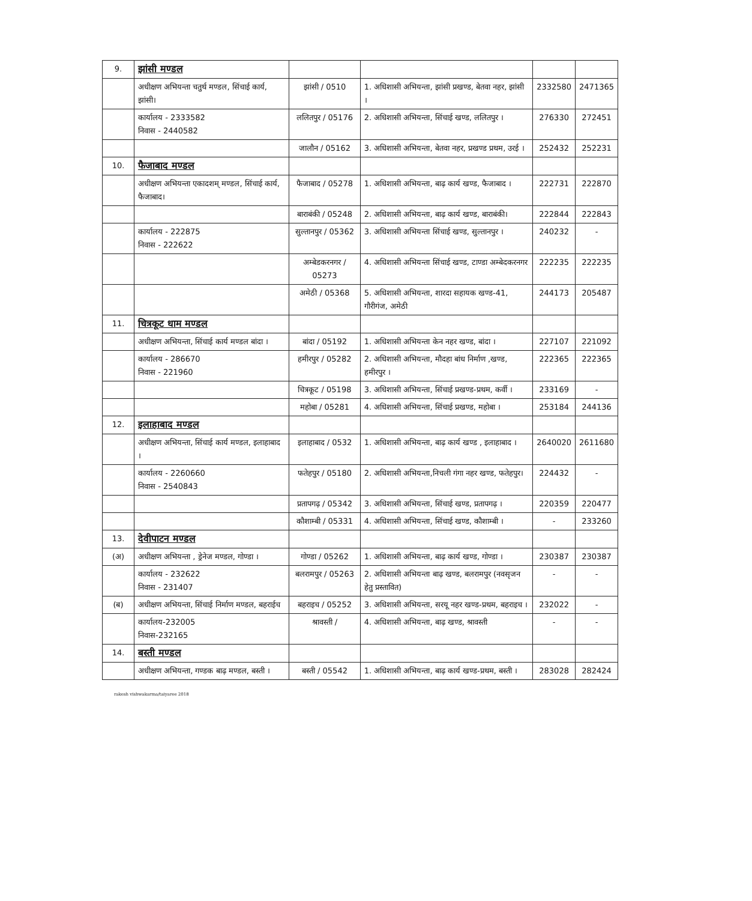| 9. | झांसी मण्डल | | | | |
| | अधीक्षण अभियन्ता चतुर्थ मण्डल, सिंचाई कार्य, झांसी। | झांसी / 0510 | 1. अधिशासी अभियन्ता, झांसी प्रखण्ड, बेतवा नहर, झांसी । | 2332580 | 2471365 |
| | कार्यालय - 2333582 निवास - 2440582 | ललितपुर / 05176 | 2. अधिशासी अभियन्ता, सिंचाई खण्ड, ललितपुर । | 276330 | 272451 |
| | | जालौन / 05162 | 3. अधिशासी अभियन्ता, बेतवा नहर, प्रखण्ड प्रथम, उरई । | 252432 | 252231 |
| 10. | फैजाबाद मण्डल | | | | |
| | अधीक्षण अभियन्ता एकादशम् मण्डल, सिंचाई कार्य, फैजाबाद। | फैजाबाद / 05278 | 1. अधिशासी अभियन्ता, बाढ़ कार्य खण्ड, फैजाबाद । | 222731 | 222870 |
| | | बाराबंकी / 05248 | 2. अधिशासी अभियन्ता, बाढ़ कार्य खण्ड, बाराबंकी। | 222844 | 222843 |
| | कार्यालय - 222875 निवास - 222622 | सुल्तानपुर / 05362 | 3. अधिशासी अभियन्ता सिंचाई खण्ड, सुल्तानपुर । | 240232 | - |
| | | अम्बेडकरनगर / 05273 | 4. अधिशासी अभियन्ता सिंचाई खण्ड, टाण्डा अम्बेदकरनगर | 222235 | 222235 |
| | | अमेठी / 05368 | 5. अधिशासी अभियन्ता, शारदा सहायक खण्ड-41, गौरीगंज, अमेठी | 244173 | 205487 |
| 11. | चित्रकूट धाम मण्डल | | | | |
| | अधीक्षण अभियन्ता, सिंचाई कार्य मण्डल बांदा । | बांदा / 05192 | 1. अधिशासी अभियन्ता केन नहर खण्ड, बांदा । | 227107 | 221092 |
| | कार्यालय - 286670 निवास - 221960 | हमीरपुर / 05282 | 2. अधिशासी अभियन्ता, मौदहा बांध निर्माण ,खण्ड, हमीरपुर । | 222365 | 222365 |
| | | चित्रकूट / 05198 | 3. अधिशासी अभियन्ता, सिंचाई प्रखण्ड-प्रथम, कर्वी । | 233169 | - |
| | | महोबा / 05281 | 4. अधिशासी अभियन्ता, सिंचाई प्रखण्ड, महोबा । | 253184 | 244136 |
| 12. | इलाहाबाद मण्डल | | | | |
| | अधीक्षण अभियन्ता, सिंचाई कार्य मण्डल, इलाहाबाद । | इलाहाबाद / 0532 | 1. अधिशासी अभियन्ता, बाढ़ कार्य खण्ड , इलाहाबाद । | 2640020 | 2611680 |
| | कार्यालय - 2260660 निवास - 2540843 | फतेहपुर / 05180 | 2. अधिशासी अभियन्ता,निचली गंगा नहर खण्ड, फतेहपुर। | 224432 | - |
| | | प्रतापगढ़ / 05342 | 3. अधिशासी अभियन्ता, सिंचाई खण्ड, प्रतापगढ़ । | 220359 | 220477 |
| | | कौशाम्बी / 05331 | 4. अधिशासी अभियन्ता, सिंचाई खण्ड, कौशाम्बी । | - | 233260 |
| 13. | देवीपाटन मण्डल | | | | |
| (अ) | अधीक्षण अभियन्ता , ड्रेनेज मण्डल, गोण्डा । | गोण्डा / 05262 | 1. अधिशासी अभियन्ता, बाढ़ कार्य खण्ड, गोण्डा । | 230387 | 230387 |
| | कार्यालय - 232622 निवास - 231407 | बलरामपुर / 05263 | 2. अधिशासी अभियन्ता बाढ़ खण्ड, बलरामपुर (नवसृजन हेतु प्रस्तावित) | - | - |
| (ब) | अधीक्षण अभियन्ता, सिंचाई निर्माण मण्डल, बहराईच | बहराइच / 05252 | 3. अधिशासी अभियन्ता, सरयू नहर खण्ड-प्रथम, बहराइच । | 232022 | - |
| | कार्यालय-232005 निवास-232165 | श्रावस्ती / | 4. अधिशासी अभियन्ता, बाढ़ खण्ड, श्रावस्ती | - | - |
| 14. | बस्ती मण्डल | | | | |
| | अधीक्षण अभियन्ता, गण्डक बाढ़ मण्डल, बस्ती । | बस्ती / 05542 | 1. अधिशासी अभियन्ता, बाढ़ कार्य खण्ड-प्रथम, बस्ती । | 283028 | 282424 |
rakesh vishwakarma/taiyaree 2018